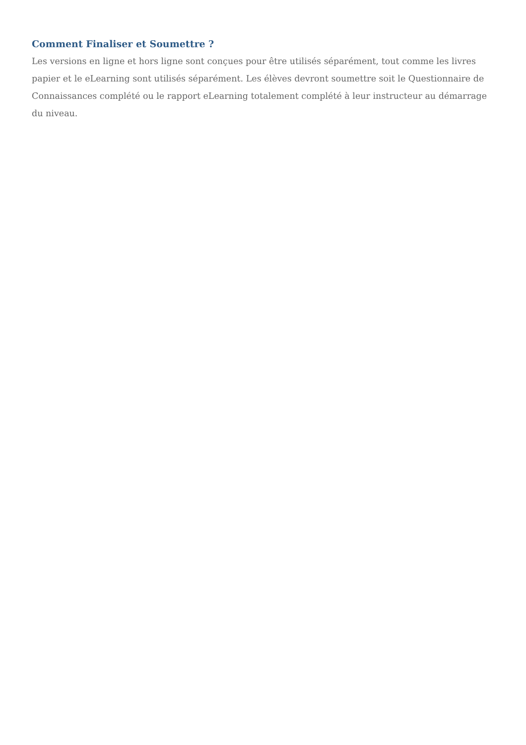Comment Finaliser et Soumettre ?
Les versions en ligne et hors ligne sont conçues pour être utilisés séparément, tout comme les livres papier et le eLearning sont utilisés séparément. Les élèves devront soumettre soit le Questionnaire de Connaissances complété ou le rapport eLearning totalement complété à leur instructeur au démarrage du niveau.